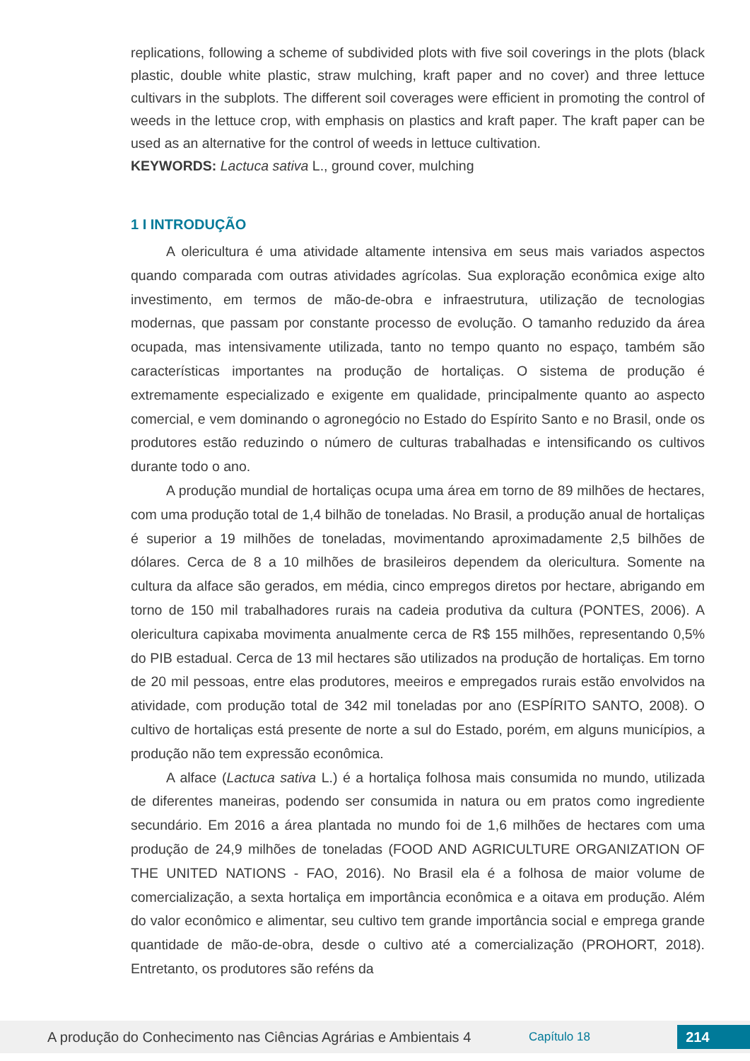replications, following a scheme of subdivided plots with five soil coverings in the plots (black plastic, double white plastic, straw mulching, kraft paper and no cover) and three lettuce cultivars in the subplots. The different soil coverages were efficient in promoting the control of weeds in the lettuce crop, with emphasis on plastics and kraft paper. The kraft paper can be used as an alternative for the control of weeds in lettuce cultivation.
KEYWORDS: Lactuca sativa L., ground cover, mulching
1 I INTRODUÇÃO
A olericultura é uma atividade altamente intensiva em seus mais variados aspectos quando comparada com outras atividades agrícolas. Sua exploração econômica exige alto investimento, em termos de mão-de-obra e infraestrutura, utilização de tecnologias modernas, que passam por constante processo de evolução. O tamanho reduzido da área ocupada, mas intensivamente utilizada, tanto no tempo quanto no espaço, também são características importantes na produção de hortaliças. O sistema de produção é extremamente especializado e exigente em qualidade, principalmente quanto ao aspecto comercial, e vem dominando o agronegócio no Estado do Espírito Santo e no Brasil, onde os produtores estão reduzindo o número de culturas trabalhadas e intensificando os cultivos durante todo o ano.
A produção mundial de hortaliças ocupa uma área em torno de 89 milhões de hectares, com uma produção total de 1,4 bilhão de toneladas. No Brasil, a produção anual de hortaliças é superior a 19 milhões de toneladas, movimentando aproximadamente 2,5 bilhões de dólares. Cerca de 8 a 10 milhões de brasileiros dependem da olericultura. Somente na cultura da alface são gerados, em média, cinco empregos diretos por hectare, abrigando em torno de 150 mil trabalhadores rurais na cadeia produtiva da cultura (PONTES, 2006). A olericultura capixaba movimenta anualmente cerca de R$ 155 milhões, representando 0,5% do PIB estadual. Cerca de 13 mil hectares são utilizados na produção de hortaliças. Em torno de 20 mil pessoas, entre elas produtores, meeiros e empregados rurais estão envolvidos na atividade, com produção total de 342 mil toneladas por ano (ESPÍRITO SANTO, 2008). O cultivo de hortaliças está presente de norte a sul do Estado, porém, em alguns municípios, a produção não tem expressão econômica.
A alface (Lactuca sativa L.) é a hortaliça folhosa mais consumida no mundo, utilizada de diferentes maneiras, podendo ser consumida in natura ou em pratos como ingrediente secundário. Em 2016 a área plantada no mundo foi de 1,6 milhões de hectares com uma produção de 24,9 milhões de toneladas (FOOD AND AGRICULTURE ORGANIZATION OF THE UNITED NATIONS - FAO, 2016). No Brasil ela é a folhosa de maior volume de comercialização, a sexta hortaliça em importância econômica e a oitava em produção. Além do valor econômico e alimentar, seu cultivo tem grande importância social e emprega grande quantidade de mão-de-obra, desde o cultivo até a comercialização (PROHORT, 2018). Entretanto, os produtores são reféns da
A produção do Conhecimento nas Ciências Agrárias e Ambientais 4
Capítulo 18
214